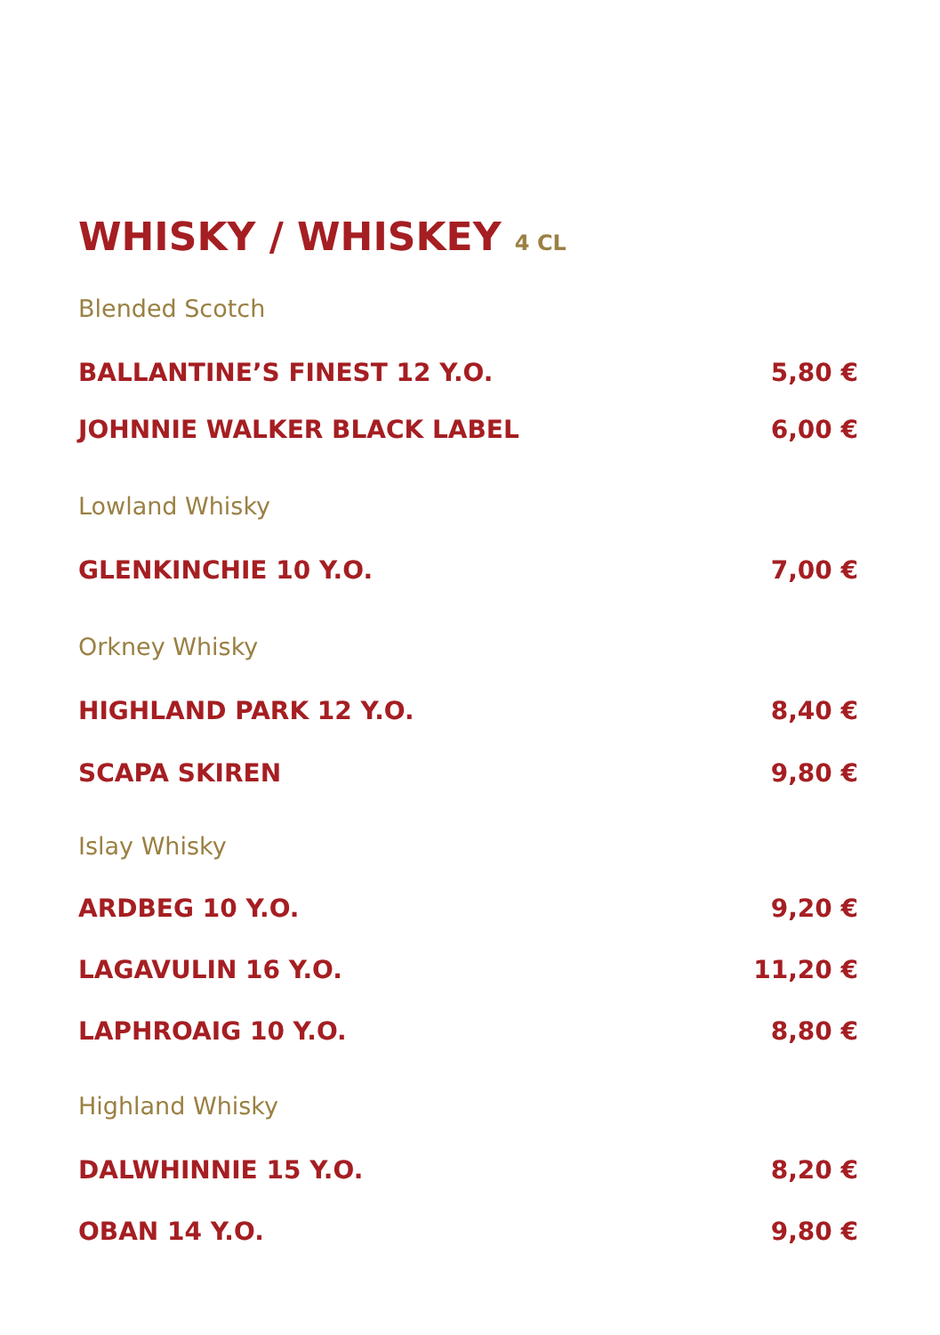WHISKY / WHISKEY 4 CL
Blended Scotch
BALLANTINE’S FINEST 12 Y.O. 5,80 €
JOHNNIE WALKER BLACK LABEL 6,00 €
Lowland Whisky
GLENKINCHIE 10 Y.O. 7,00 €
Orkney Whisky
HIGHLAND PARK 12 Y.O. 8,40 €
SCAPA SKIREN 9,80 €
Islay Whisky
ARDBEG 10 Y.O. 9,20 €
LAGAVULIN 16 Y.O. 11,20 €
LAPHROAIG 10 Y.O. 8,80 €
Highland Whisky
DALWHINNIE 15 Y.O. 8,20 €
OBAN 14 Y.O. 9,80 €